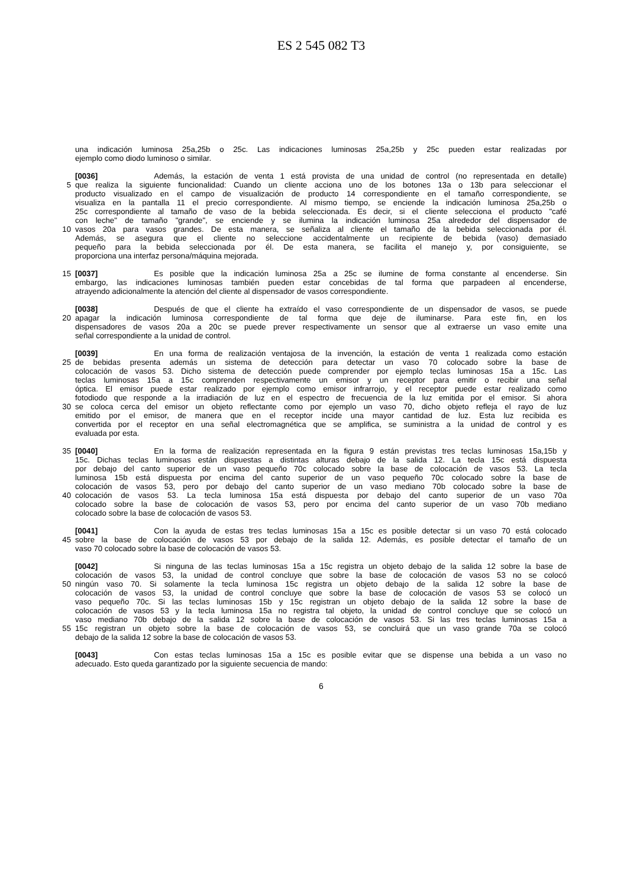ES 2 545 082 T3
una indicación luminosa 25a,25b o 25c. Las indicaciones luminosas 25a,25b y 25c pueden estar realizadas por
ejemplo como diodo luminoso o similar.
[0036] Además, la estación de venta 1 está provista de una unidad de control (no representada en detalle)
5 que realiza la siguiente funcionalidad: Cuando un cliente acciona uno de los botones 13a o 13b para seleccionar el
producto visualizado en el campo de visualización de producto 14 correspondiente en el tamaño correspondiente, se
visualiza en la pantalla 11 el precio correspondiente. Al mismo tiempo, se enciende la indicación luminosa 25a,25b o
25c correspondiente al tamaño de vaso de la bebida seleccionada. Es decir, si el cliente selecciona el producto "café
con leche" de tamaño "grande", se enciende y se ilumina la indicación luminosa 25a alrededor del dispensador de
10 vasos 20a para vasos grandes. De esta manera, se señaliza al cliente el tamaño de la bebida seleccionada por él.
Además, se asegura que el cliente no seleccione accidentalmente un recipiente de bebida (vaso) demasiado
pequeño para la bebida seleccionada por él. De esta manera, se facilita el manejo y, por consiguiente, se
proporciona una interfaz persona/máquina mejorada.
15 [0037] Es posible que la indicación luminosa 25a a 25c se ilumine de forma constante al encenderse. Sin
embargo, las indicaciones luminosas también pueden estar concebidas de tal forma que parpadeen al encenderse,
atrayendo adicionalmente la atención del cliente al dispensador de vasos correspondiente.
[0038] Después de que el cliente ha extraído el vaso correspondiente de un dispensador de vasos, se puede
20 apagar la indicación luminosa correspondiente de tal forma que deje de iluminarse. Para este fin, en los
dispensadores de vasos 20a a 20c se puede prever respectivamente un sensor que al extraerse un vaso emite una
señal correspondiente a la unidad de control.
[0039] En una forma de realización ventajosa de la invención, la estación de venta 1 realizada como estación
25 de bebidas presenta además un sistema de detección para detectar un vaso 70 colocado sobre la base de
colocación de vasos 53. Dicho sistema de detección puede comprender por ejemplo teclas luminosas 15a a 15c. Las
teclas luminosas 15a a 15c comprenden respectivamente un emisor y un receptor para emitir o recibir una señal
óptica. El emisor puede estar realizado por ejemplo como emisor infrarrojo, y el receptor puede estar realizado como
fotodiodo que responde a la irradiación de luz en el espectro de frecuencia de la luz emitida por el emisor. Si ahora
30 se coloca cerca del emisor un objeto reflectante como por ejemplo un vaso 70, dicho objeto refleja el rayo de luz
emitido por el emisor, de manera que en el receptor incide una mayor cantidad de luz. Esta luz recibida es
convertida por el receptor en una señal electromagnética que se amplifica, se suministra a la unidad de control y es
evaluada por esta.
35 [0040] En la forma de realización representada en la figura 9 están previstas tres teclas luminosas 15a,15b y
15c. Dichas teclas luminosas están dispuestas a distintas alturas debajo de la salida 12. La tecla 15c está dispuesta
por debajo del canto superior de un vaso pequeño 70c colocado sobre la base de colocación de vasos 53. La tecla
luminosa 15b está dispuesta por encima del canto superior de un vaso pequeño 70c colocado sobre la base de
colocación de vasos 53, pero por debajo del canto superior de un vaso mediano 70b colocado sobre la base de
40 colocación de vasos 53. La tecla luminosa 15a está dispuesta por debajo del canto superior de un vaso 70a
colocado sobre la base de colocación de vasos 53, pero por encima del canto superior de un vaso 70b mediano
colocado sobre la base de colocación de vasos 53.
[0041] Con la ayuda de estas tres teclas luminosas 15a a 15c es posible detectar si un vaso 70 está colocado
45 sobre la base de colocación de vasos 53 por debajo de la salida 12. Además, es posible detectar el tamaño de un
vaso 70 colocado sobre la base de colocación de vasos 53.
[0042] Si ninguna de las teclas luminosas 15a a 15c registra un objeto debajo de la salida 12 sobre la base de
colocación de vasos 53, la unidad de control concluye que sobre la base de colocación de vasos 53 no se colocó
50 ningún vaso 70. Si solamente la tecla luminosa 15c registra un objeto debajo de la salida 12 sobre la base de
colocación de vasos 53, la unidad de control concluye que sobre la base de colocación de vasos 53 se colocó un
vaso pequeño 70c. Si las teclas luminosas 15b y 15c registran un objeto debajo de la salida 12 sobre la base de
colocación de vasos 53 y la tecla luminosa 15a no registra tal objeto, la unidad de control concluye que se colocó un
vaso mediano 70b debajo de la salida 12 sobre la base de colocación de vasos 53. Si las tres teclas luminosas 15a a
55 15c registran un objeto sobre la base de colocación de vasos 53, se concluirá que un vaso grande 70a se colocó
debajo de la salida 12 sobre la base de colocación de vasos 53.
[0043] Con estas teclas luminosas 15a a 15c es posible evitar que se dispense una bebida a un vaso no
adecuado. Esto queda garantizado por la siguiente secuencia de mando:
6